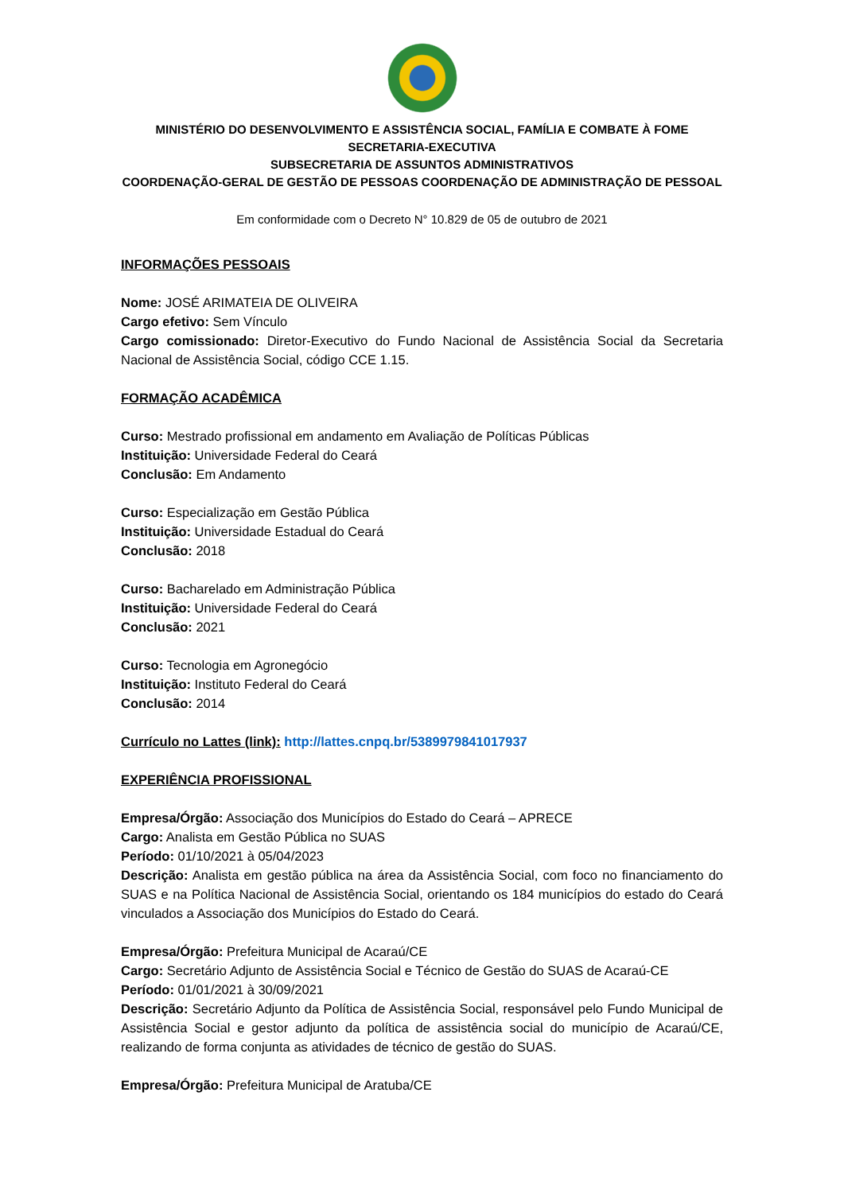MINISTÉRIO DO DESENVOLVIMENTO E ASSISTÊNCIA SOCIAL, FAMÍLIA E COMBATE À FOME
SECRETARIA-EXECUTIVA
SUBSECRETARIA DE ASSUNTOS ADMINISTRATIVOS
COORDENAÇÃO-GERAL DE GESTÃO DE PESSOAS COORDENAÇÃO DE ADMINISTRAÇÃO DE PESSOAL
Em conformidade com o Decreto N° 10.829 de 05 de outubro de 2021
INFORMAÇÕES PESSOAIS
Nome: JOSÉ ARIMATEIA DE OLIVEIRA
Cargo efetivo: Sem Vínculo
Cargo comissionado: Diretor-Executivo do Fundo Nacional de Assistência Social da Secretaria Nacional de Assistência Social, código CCE 1.15.
FORMAÇÃO ACADÊMICA
Curso: Mestrado profissional em andamento em Avaliação de Políticas Públicas
Instituição: Universidade Federal do Ceará
Conclusão: Em Andamento
Curso: Especialização em Gestão Pública
Instituição: Universidade Estadual do Ceará
Conclusão: 2018
Curso: Bacharelado em Administração Pública
Instituição: Universidade Federal do Ceará
Conclusão: 2021
Curso: Tecnologia em Agronegócio
Instituição: Instituto Federal do Ceará
Conclusão: 2014
Currículo no Lattes (link): http://lattes.cnpq.br/5389979841017937
EXPERIÊNCIA PROFISSIONAL
Empresa/Órgão: Associação dos Municípios do Estado do Ceará – APRECE
Cargo: Analista em Gestão Pública no SUAS
Período: 01/10/2021 à 05/04/2023
Descrição: Analista em gestão pública na área da Assistência Social, com foco no financiamento do SUAS e na Política Nacional de Assistência Social, orientando os 184 municípios do estado do Ceará vinculados a Associação dos Municípios do Estado do Ceará.
Empresa/Órgão: Prefeitura Municipal de Acaraú/CE
Cargo: Secretário Adjunto de Assistência Social e Técnico de Gestão do SUAS de Acaraú-CE
Período: 01/01/2021 à 30/09/2021
Descrição: Secretário Adjunto da Política de Assistência Social, responsável pelo Fundo Municipal de Assistência Social e gestor adjunto da política de assistência social do município de Acaraú/CE, realizando de forma conjunta as atividades de técnico de gestão do SUAS.
Empresa/Órgão: Prefeitura Municipal de Aratuba/CE